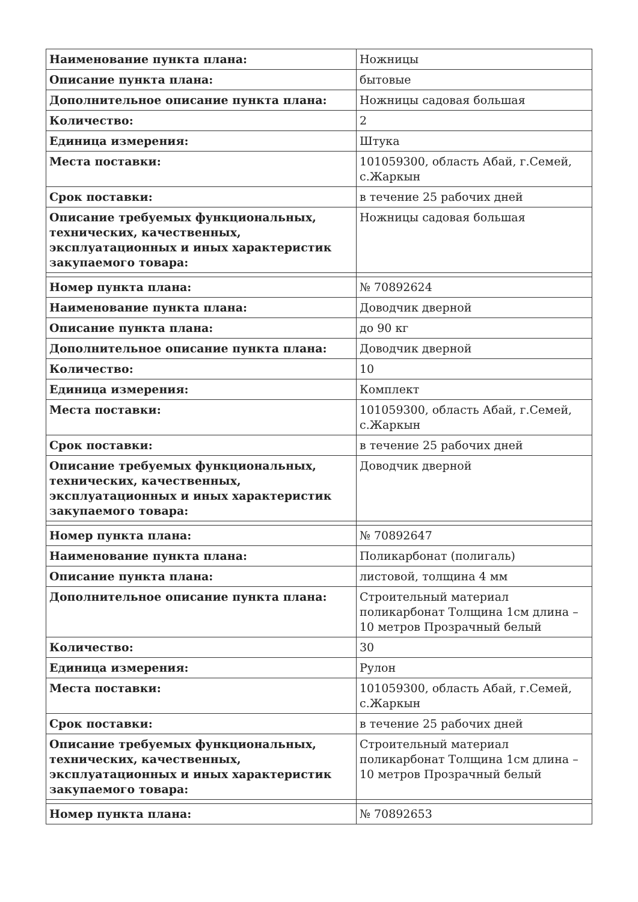| Наименование пункта плана: | Ножницы |
| Описание пункта плана: | бытовые |
| Дополнительное описание пункта плана: | Ножницы садовая большая |
| Количество: | 2 |
| Единица измерения: | Штука |
| Места поставки: | 101059300, область Абай, г.Семей, с.Жаркын |
| Срок поставки: | в течение 25 рабочих дней |
| Описание требуемых функциональных, технических, качественных, эксплуатационных и иных характеристик закупаемого товара: | Ножницы садовая большая |
| Номер пункта плана: | № 70892624 |
| Наименование пункта плана: | Доводчик дверной |
| Описание пункта плана: | до 90 кг |
| Дополнительное описание пункта плана: | Доводчик дверной |
| Количество: | 10 |
| Единица измерения: | Комплект |
| Места поставки: | 101059300, область Абай, г.Семей, с.Жаркын |
| Срок поставки: | в течение 25 рабочих дней |
| Описание требуемых функциональных, технических, качественных, эксплуатационных и иных характеристик закупаемого товара: | Доводчик дверной |
| Номер пункта плана: | № 70892647 |
| Наименование пункта плана: | Поликарбонат (полигаль) |
| Описание пункта плана: | листовой, толщина 4 мм |
| Дополнительное описание пункта плана: | Строительный материал поликарбонат Толщина 1см длина – 10 метров Прозрачный белый |
| Количество: | 30 |
| Единица измерения: | Рулон |
| Места поставки: | 101059300, область Абай, г.Семей, с.Жаркын |
| Срок поставки: | в течение 25 рабочих дней |
| Описание требуемых функциональных, технических, качественных, эксплуатационных и иных характеристик закупаемого товара: | Строительный материал поликарбонат Толщина 1см длина – 10 метров Прозрачный белый |
| Номер пункта плана: | № 70892653 |